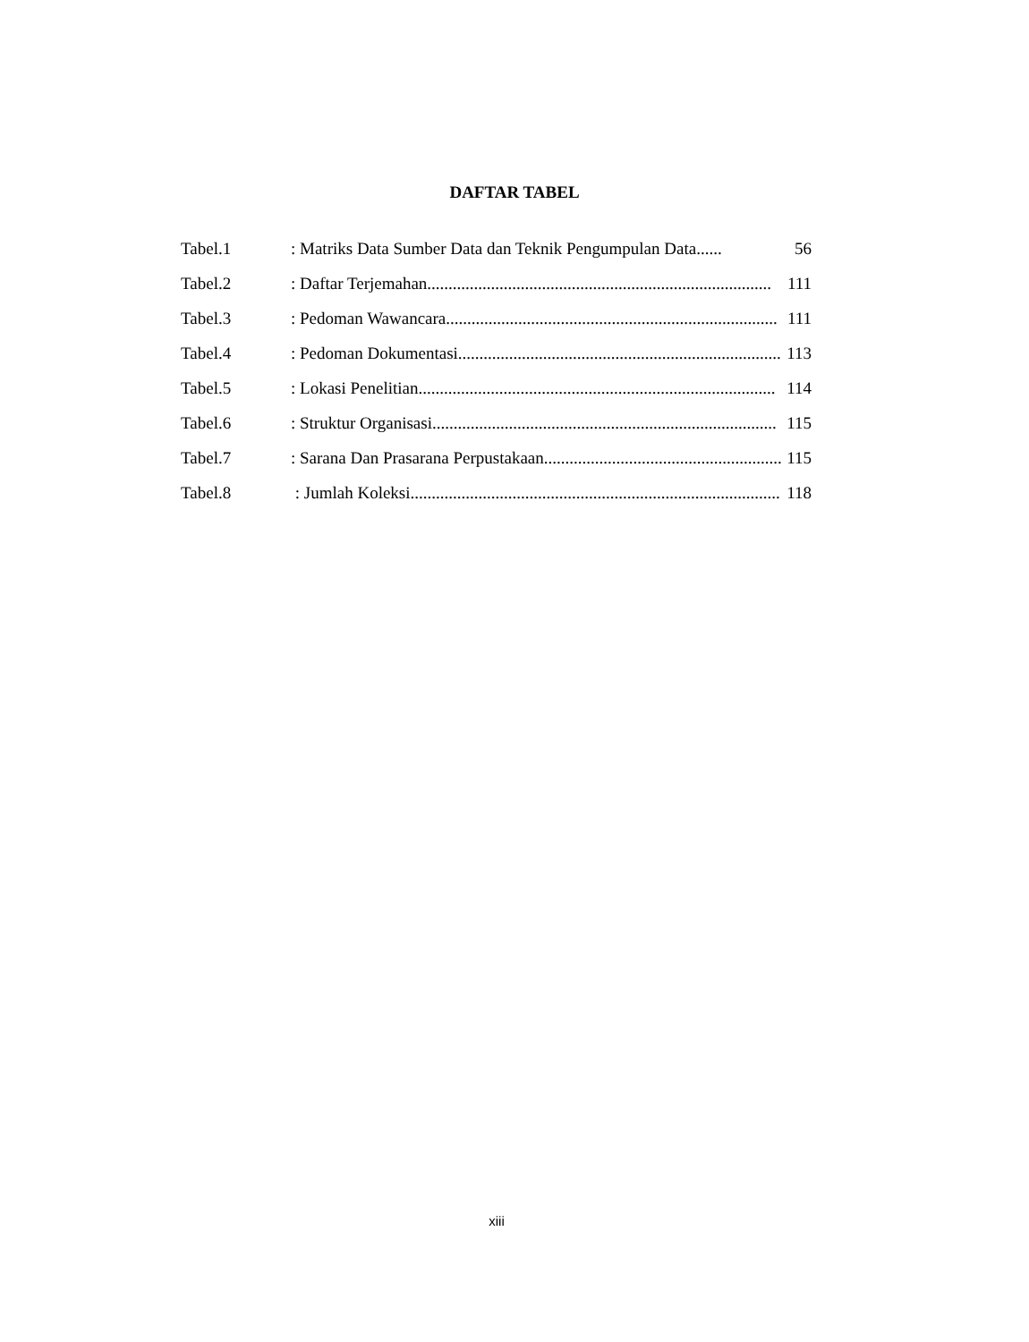DAFTAR TABEL
Tabel.1: Matriks Data Sumber Data dan Teknik Pengumpulan Data...... 56
Tabel.2: Daftar Terjemahan................................................................................. 111
Tabel.3: Pedoman Wawancara.............................................................................. 111
Tabel.4: Pedoman Dokumentasi............................................................................ 113
Tabel.5: Lokasi Penelitian.................................................................................... 114
Tabel.6: Struktur Organisasi................................................................................. 115
Tabel.7: Sarana Dan Prasarana Perpustakaan........................................................ 115
Tabel.8 : Jumlah Koleksi....................................................................................... 118
xiii